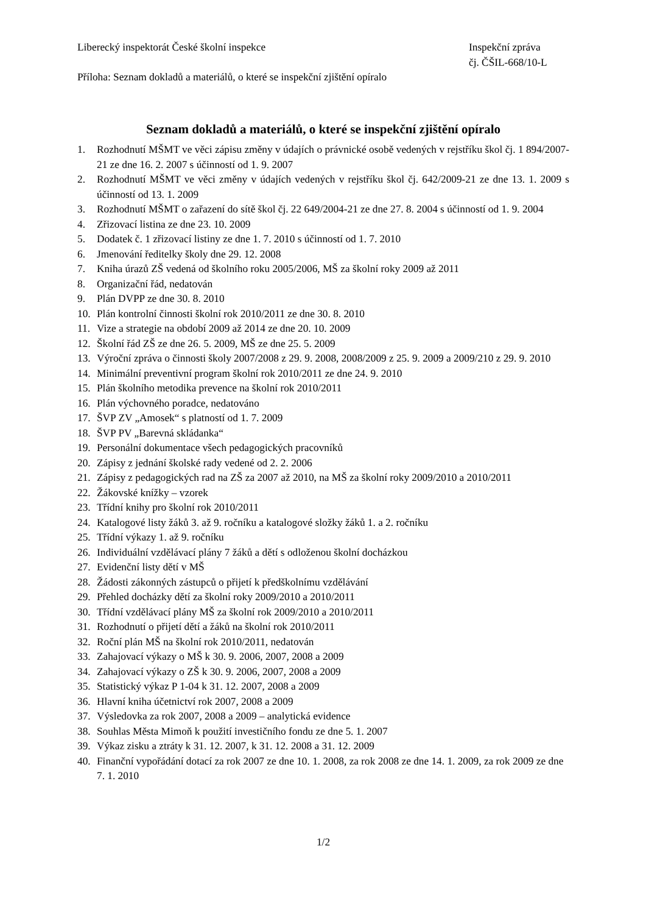Liberecký inspektorát České školní inspekce
Inspekční zpráva
čj. ČŠIL-668/10-L
Příloha: Seznam dokladů a materiálů, o které se inspekční zjištění opíralo
Seznam dokladů a materiálů, o které se inspekční zjištění opíralo
1. Rozhodnutí MŠMT ve věci zápisu změny v údajích o právnické osobě vedených v rejstříku škol čj. 1 894/2007-21 ze dne 16. 2. 2007 s účinností od 1. 9. 2007
2. Rozhodnutí MŠMT ve věci změny v údajích vedených v rejstříku škol čj. 642/2009-21 ze dne 13. 1. 2009 s účinností od 13. 1. 2009
3. Rozhodnutí MŠMT o zařazení do sítě škol čj. 22 649/2004-21 ze dne 27. 8. 2004 s účinností od 1. 9. 2004
4. Zřizovací listina ze dne 23. 10. 2009
5. Dodatek č. 1 zřizovací listiny ze dne 1. 7. 2010 s účinností od 1. 7. 2010
6. Jmenování ředitelky školy dne 29. 12. 2008
7. Kniha úrazů ZŠ vedená od školního roku 2005/2006, MŠ za školní roky 2009 až 2011
8. Organizační řád, nedatován
9. Plán DVPP ze dne 30. 8. 2010
10. Plán kontrolní činnosti školní rok 2010/2011 ze dne 30. 8. 2010
11. Vize a strategie na období 2009 až 2014 ze dne 20. 10. 2009
12. Školní řád ZŠ ze dne 26. 5. 2009, MŠ ze dne 25. 5. 2009
13. Výroční zpráva o činnosti školy 2007/2008 z 29. 9. 2008, 2008/2009 z 25. 9. 2009 a 2009/210 z 29. 9. 2010
14. Minimální preventivní program školní rok 2010/2011 ze dne 24. 9. 2010
15. Plán školního metodika prevence na školní rok 2010/2011
16. Plán výchovného poradce, nedatováno
17. ŠVP ZV „Amosek“ s platností od 1. 7. 2009
18. ŠVP PV „Barevná skládanka“
19. Personální dokumentace všech pedagogických pracovníků
20. Zápisy z jednání školské rady vedené od 2. 2. 2006
21. Zápisy z pedagogických rad na ZŠ za 2007 až 2010, na MŠ za školní roky 2009/2010 a 2010/2011
22. Žákovské knížky – vzorek
23. Třídní knihy pro školní rok 2010/2011
24. Katalogové listy žáků 3. až 9. ročníku a katalogové složky žáků 1. a 2. ročníku
25. Třídní výkazy 1. až 9. ročníku
26. Individuální vzdělávací plány 7 žáků a dětí s odloženou školní docházkou
27. Evidenční listy dětí v MŠ
28. Žádosti zákonných zástupců o přijetí k předškolnímu vzdělávání
29. Přehled docházky dětí za školní roky 2009/2010 a 2010/2011
30. Třídní vzdělávací plány MŠ za školní rok 2009/2010 a 2010/2011
31. Rozhodnutí o přijetí dětí a žáků na školní rok 2010/2011
32. Roční plán MŠ na školní rok 2010/2011, nedatován
33. Zahajovací výkazy o MŠ k 30. 9. 2006, 2007, 2008 a 2009
34. Zahajovací výkazy o ZŠ k 30. 9. 2006, 2007, 2008 a 2009
35. Statistický výkaz P 1-04 k 31. 12. 2007, 2008 a 2009
36. Hlavní kniha účetnictví rok 2007, 2008 a 2009
37. Výsledovka za rok 2007, 2008 a 2009 – analytická evidence
38. Souhlas Města Mimoň k použití investičního fondu ze dne 5. 1. 2007
39. Výkaz zisku a ztráty k 31. 12. 2007, k 31. 12. 2008 a 31. 12. 2009
40. Finanční vypořádání dotací za rok 2007 ze dne 10. 1. 2008, za rok 2008 ze dne 14. 1. 2009, za rok 2009 ze dne 7. 1. 2010
1/2